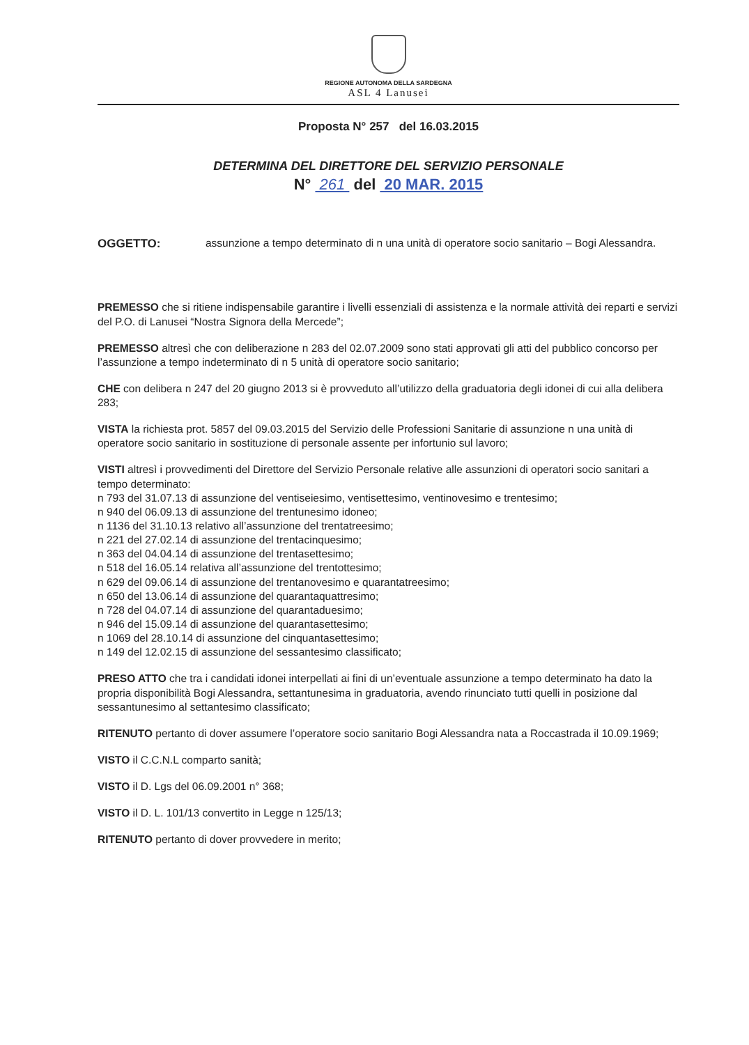REGIONE AUTONOMA DELLA SARDEGNA
ASL 4 Lanusei
Proposta N° 257 del 16.03.2015
DETERMINA DEL DIRETTORE DEL SERVIZIO PERSONALE
N° 261 del 20 MAR. 2015
OGGETTO: assunzione a tempo determinato di n una unità di operatore socio sanitario – Bogi Alessandra.
PREMESSO che si ritiene indispensabile garantire i livelli essenziali di assistenza e la normale attività dei reparti e servizi del P.O. di Lanusei “Nostra Signora della Mercede”;
PREMESSO altresì che con deliberazione n 283 del 02.07.2009 sono stati approvati gli atti del pubblico concorso per l’assunzione a tempo indeterminato di n 5 unità di operatore socio sanitario;
CHE con delibera n 247 del 20 giugno 2013 si è provveduto all’utilizzo della graduatoria degli idonei di cui alla delibera 283;
VISTA la richiesta prot. 5857 del 09.03.2015 del Servizio delle Professioni Sanitarie di assunzione n una unità di operatore socio sanitario in sostituzione di personale assente per infortunio sul lavoro;
VISTI altresì i provvedimenti del Direttore del Servizio Personale relative alle assunzioni di operatori socio sanitari a tempo determinato:
n 793 del 31.07.13 di assunzione del ventiseiesimo, ventisettesimo, ventinovesimo e trentesimo;
n 940 del 06.09.13 di assunzione del trentunesimo idoneo;
n 1136 del 31.10.13 relativo all’assunzione del trentatreesimo;
n 221 del 27.02.14 di assunzione del trentacinquesimo;
n 363 del 04.04.14 di assunzione del trentasettesimo;
n 518 del 16.05.14 relativa all’assunzione del trentottesimo;
n 629 del 09.06.14 di assunzione del trentanovesimo e quarantatreesimo;
n 650 del 13.06.14 di assunzione del quarantaquattresimo;
n 728 del 04.07.14 di assunzione del quarantaduesimo;
n 946 del 15.09.14 di assunzione del quarantasettesimo;
n 1069 del 28.10.14 di assunzione del cinquantasettesimo;
n 149 del 12.02.15 di assunzione del sessantesimo classificato;
PRESO ATTO che tra i candidati idonei interpellati ai fini di un’eventuale assunzione a tempo determinato ha dato la propria disponibilità Bogi Alessandra, settantunesima in graduatoria, avendo rinunciato tutti quelli in posizione dal sessantunesimo al settantesimo classificato;
RITENUTO pertanto di dover assumere l’operatore socio sanitario Bogi Alessandra nata a Roccastrada il 10.09.1969;
VISTO il C.C.N.L comparto sanità;
VISTO il D. Lgs del 06.09.2001 n° 368;
VISTO il D. L. 101/13 convertito in Legge n 125/13;
RITENUTO pertanto di dover provvedere in merito;